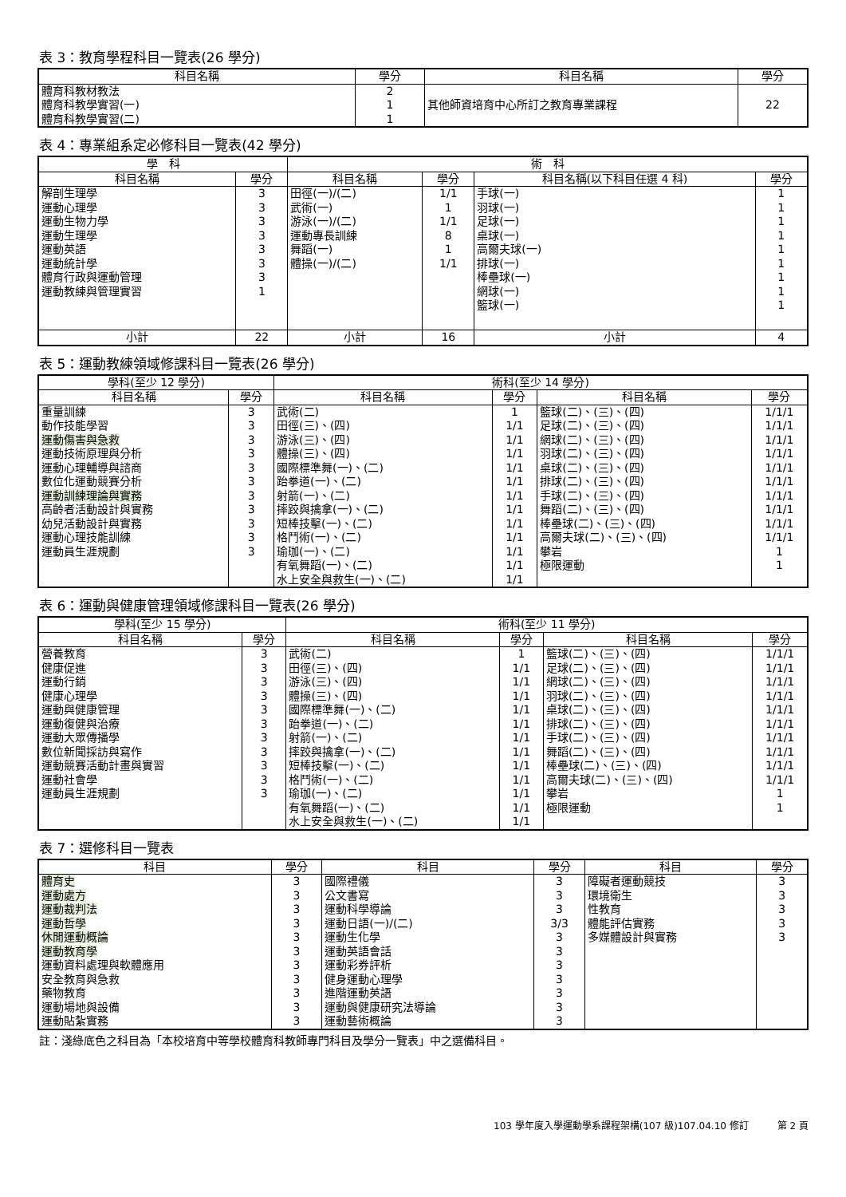表 3：教育學程科目一覽表(26 學分)
| 科目名稱 | 學分 | 科目名稱 | 學分 |
| --- | --- | --- | --- |
| 體育科教材教法 體育科教學實習(一) 體育科教學實習(二) | 2 1 1 | 其他師資培育中心所訂之教育專業課程 | 22 |
表 4：專業組系定必修科目一覽表(42 學分)
| 學 科 | | 術 科 | | | |
| --- | --- | --- | --- | --- | --- |
| 科目名稱 | 學分 | 科目名稱 | 學分 | 科目名稱(以下科目任選 4 科) | 學分 |
| 解剖生理學 運動心理學 運動生物力學 運動生理學 運動英語 運動統計學 體育行政與運動管理 運動教練與管理實習 | 3 3 3 3 3 3 3 1 | 田徑(一)/(二) 武術(一) 游泳(一)/(二) 運動專長訓練 舞蹈(一) 體操(一)/(二) | 1/1 1 1/1 8 1 1/1 | 手球(一) 羽球(一) 足球(一) 桌球(一) 高爾夫球(一) 排球(一) 棒壘球(一) 網球(一) 籃球(一) | 1 1 1 1 1 1 1 1 1 |
| 小計 | 22 | 小計 | 16 | 小計 | 4 |
表 5：運動教練領域修課科目一覽表(26 學分)
| 學科(至少 12 學分) | | 術科(至少 14 學分) | | | |
| --- | --- | --- | --- | --- | --- |
| 科目名稱 | 學分 | 科目名稱 | 學分 | 科目名稱 | 學分 |
| 重量訓練 動作技能學習 運動傷害與急救 運動技術原理與分析 運動心理輔導與諮商 數位化運動競賽分析 運動訓練理論與實務 高齡者活動設計與實務 幼兒活動設計與實務 運動心理技能訓練 運動員生涯規劃 | 3 3 3 3 3 3 3 3 3 3 3 | 武術(二) 田徑(三)、(四) 游泳(三)、(四) 體操(三)、(四) 國際標準舞(一)、(二) 跆拳道(一)、(二) 射箭(一)、(二) 摔跤與擒拿(一)、(二) 短棒技擊(一)、(二) 格鬥術(一)、(二) 瑜珈(一)、(二) 有氧舞蹈(一)、(二) 水上安全與救生(一)、(二) | 1 1/1 1/1 1/1 1/1 1/1 1/1 1/1 1/1 1/1 1/1 1/1 1/1 | 籃球(二)、(三)、(四) 足球(二)、(三)、(四) 網球(二)、(三)、(四) 羽球(二)、(三)、(四) 桌球(二)、(三)、(四) 排球(二)、(三)、(四) 手球(二)、(三)、(四) 舞蹈(二)、(三)、(四) 棒壘球(二)、(三)、(四) 高爾夫球(二)、(三)、(四) 攀岩 極限運動 | 1/1/1 1/1/1 1/1/1 1/1/1 1/1/1 1/1/1 1/1/1 1/1/1 1/1/1 1/1/1 1 1 |
表 6：運動與健康管理領域修課科目一覽表(26 學分)
| 學科(至少 15 學分) | | 術科(至少 11 學分) | | | |
| --- | --- | --- | --- | --- | --- |
| 科目名稱 | 學分 | 科目名稱 | 學分 | 科目名稱 | 學分 |
| 營養教育 健康促進 運動行銷 健康心理學 運動與健康管理 運動復健與治療 運動大眾傳播學 數位新聞採訪與寫作 運動競賽活動計畫與實習 運動社會學 運動員生涯規劃 | 3 3 3 3 3 3 3 3 3 3 3 | 武術(二) 田徑(三)、(四) 游泳(三)、(四) 體操(三)、(四) 國際標準舞(一)、(二) 跆拳道(一)、(二) 射箭(一)、(二) 摔跤與擒拿(一)、(二) 短棒技擊(一)、(二) 格鬥術(一)、(二) 瑜珈(一)、(二) 有氧舞蹈(一)、(二) 水上安全與救生(一)、(二) | 1 1/1 1/1 1/1 1/1 1/1 1/1 1/1 1/1 1/1 1/1 1/1 1/1 | 籃球(二)、(三)、(四) 足球(二)、(三)、(四) 網球(二)、(三)、(四) 羽球(二)、(三)、(四) 桌球(二)、(三)、(四) 排球(二)、(三)、(四) 手球(二)、(三)、(四) 舞蹈(二)、(三)、(四) 棒壘球(二)、(三)、(四) 高爾夫球(二)、(三)、(四) 攀岩 極限運動 | 1/1/1 1/1/1 1/1/1 1/1/1 1/1/1 1/1/1 1/1/1 1/1/1 1/1/1 1/1/1 1 1 |
表 7：選修科目一覽表
| 科目 | 學分 | 科目 | 學分 | 科目 | 學分 |
| --- | --- | --- | --- | --- | --- |
| 體育史 運動處方 運動裁判法 運動哲學 休閒運動概論 運動教育學 運動資料處理與軟體應用 安全教育與急救 藥物教育 運動場地與設備 運動貼紮實務 | 3 3 3 3 3 3 3 3 3 3 3 | 國際禮儀 公文書寫 運動科學導論 運動日語(一)/(二) 運動生化學 運動英語會話 運動彩券評析 健身運動心理學 進階運動英語 運動與健康研究法導論 運動藝術概論 | 3 3 3 3/3 3 3 3 3 3 3 3 | 障礙者運動競技 環境衛生 性教育 體能評估實務 多媒體設計與實務 | 3 3 3 3 3 |
註：淺綠底色之科目為「本校培育中等學校體育科教師專門科目及學分一覽表」中之選備科目。
103 學年度入學運動學系課程架構(107 級)107.04.10 修訂　　　第 2 頁